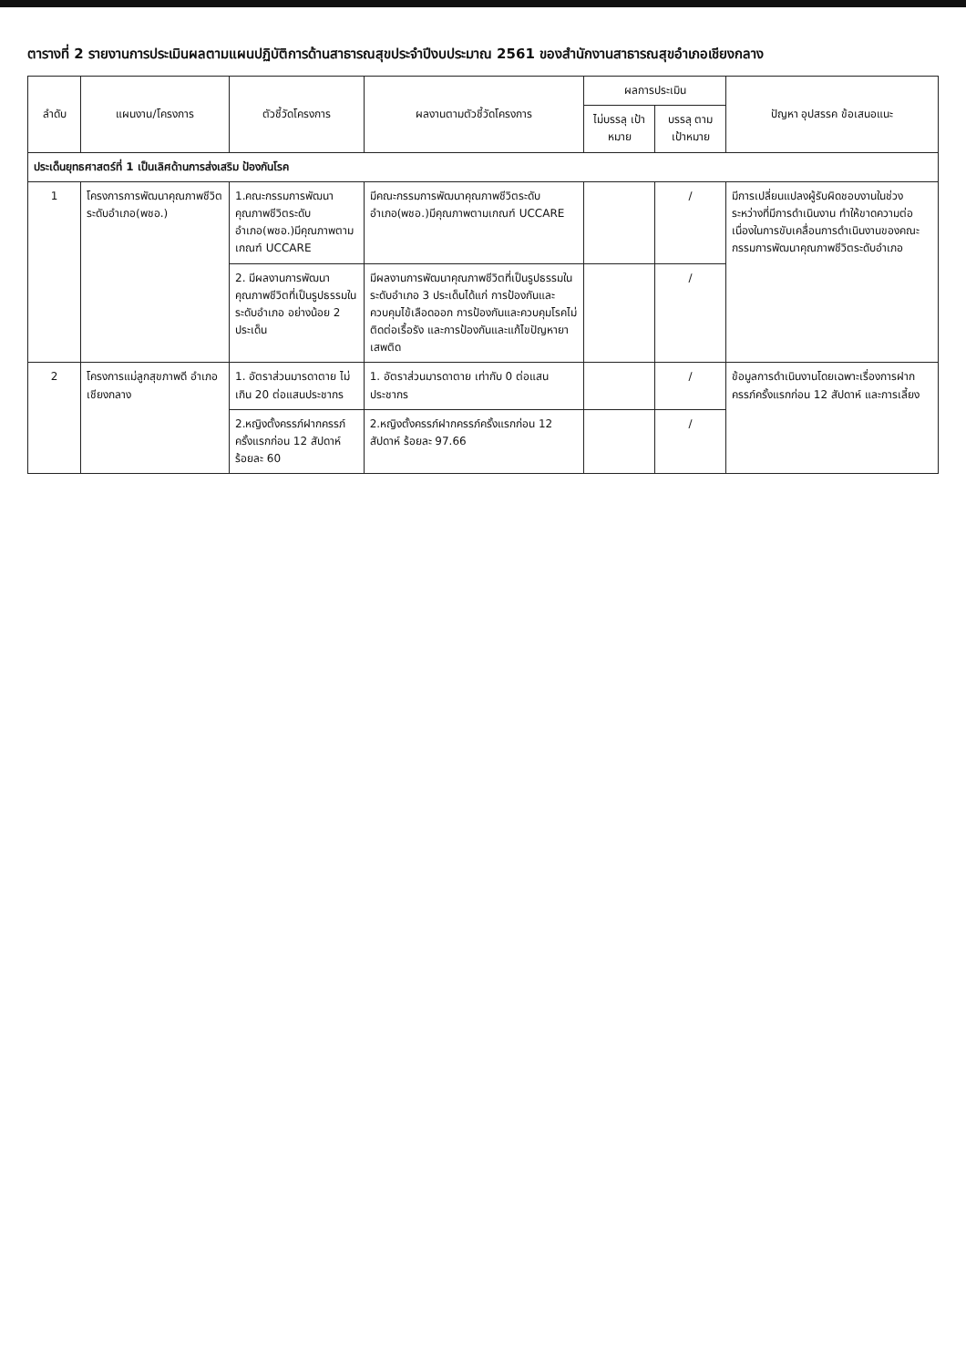ตารางที่ 2 รายงานการประเมินผลตามแผนปฏิบัติการด้านสาธารณสุขประจำปีงบประมาณ 2561 ของสำนักงานสาธารณสุขอำเภอเชียงกลาง
| ลำดับ | แผนงาน/โครงการ | ตัวชี้วัดโครงการ | ผลงานตามตัวชี้วัดโครงการ | ผลการประเมิน | | ปัญหา อุปสรรค ข้อเสนอแนะ |
| --- | --- | --- | --- | --- | --- | --- |
| | | | | ไม่บรรลุ เป้าหมาย | บรรลุ ตาม เป้าหมาย | |
| ประเด็นยุทธศาสตร์ที่ 1 เป็นเลิศด้านการส่งเสริม ป้องกันโรค | | | | | | |
| 1 | โครงการการพัฒนาคุณภาพชีวิตระดับอำเภอ(พชอ.) | 1.คณะกรรมการพัฒนาคุณภาพชีวิตระดับอำเภอ(พชอ.)มีคุณภาพตามเกณฑ์ UCCARE | มีคณะกรรมการพัฒนาคุณภาพชีวิตระดับอำเภอ(พชอ.)มีคุณภาพตามเกณฑ์ UCCARE | | / | มีการเปลี่ยนแปลงผู้รับผิดชอบงานในช่วงระหว่างที่มีการดำเนินงาน ทำให้ขาดความต่อเนื่องในการขับเคลื่อนการดำเนินงานของคณะกรรมการพัฒนาคุณภาพชีวิตระดับอำเภอ |
| | | 2. มีผลงานการพัฒนาคุณภาพชีวิตที่เป็นรูปธรรมในระดับอำเภอ อย่างน้อย 2 ประเด็น | มีผลงานการพัฒนาคุณภาพชีวิตที่เป็นรูปธรรมในระดับอำเภอ 3 ประเด็นได้แก่ การป้องกันและควบคุมไข้เลือดออก การป้องกันและควบคุมโรคไม่ติดต่อเรื้อรัง และการป้องกันและแก้ไขปัญหายาเสพติด | | / | |
| 2 | โครงการแม่ลูกสุขภาพดี อำเภอเชียงกลาง | 1. อัตราส่วนมารดาตาย ไม่เกิน 20 ต่อแสนประชากร | 1. อัตราส่วนมารดาตาย เท่ากับ 0 ต่อแสนประชากร | | / | ข้อมูลการดำเนินงานโดยเฉพาะเรื่องการฝากครรภ์ครั้งแรกก่อน 12 สัปดาห์ และการเลี้ยง |
| | | 2.หญิงตั้งครรภ์ฝากครรภ์ครั้งแรกก่อน 12 สัปดาห์ ร้อยละ 60 | 2.หญิงตั้งครรภ์ฝากครรภ์ครั้งแรกก่อน 12 สัปดาห์ ร้อยละ 97.66 | | / | |